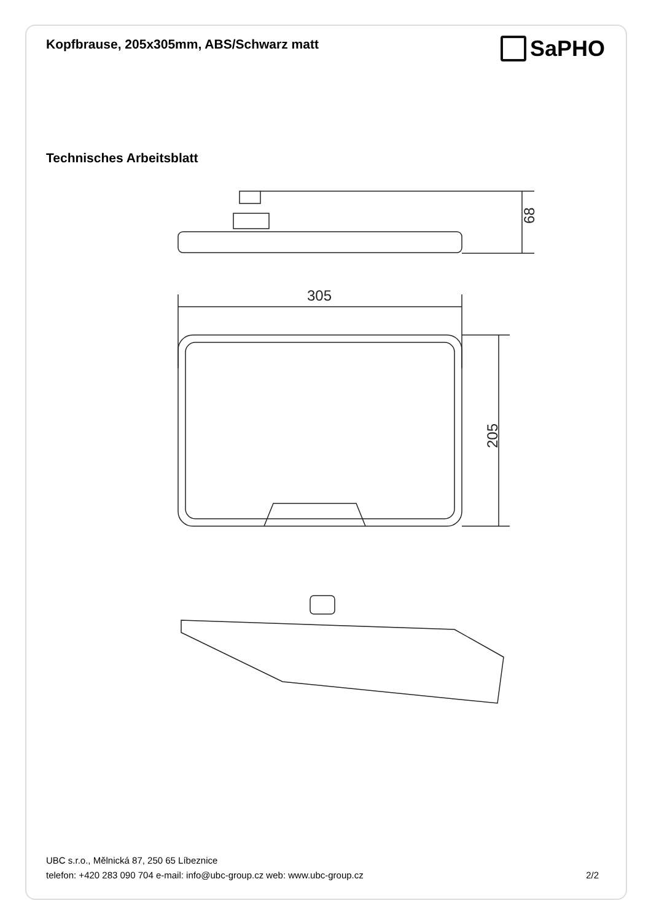Kopfbrause, 205x305mm, ABS/Schwarz matt
SaPHO
Technisches Arbeitsblatt
68
305
205
UBC s.r.o., Mělnická 87, 250 65 Líbeznice
telefon: +420 283 090 704 e-mail: info@ubc-group.cz web: www.ubc-group.cz 2/2